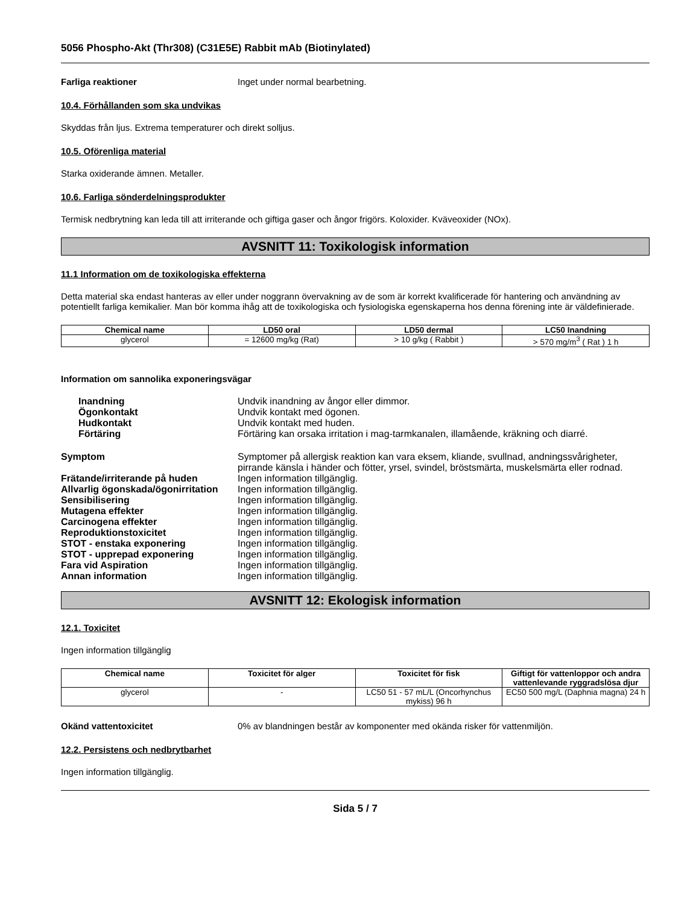5056 Phospho-Akt (Thr308) (C31E5E) Rabbit mAb (Biotinylated)
Farliga reaktioner Inget under normal bearbetning.
10.4. Förhållanden som ska undvikas
Skyddas från ljus. Extrema temperaturer och direkt solljus.
10.5. Oförenliga material
Starka oxiderande ämnen. Metaller.
10.6. Farliga sönderdelningsprodukter
Termisk nedbrytning kan leda till att irriterande och giftiga gaser och ångor frigörs. Koloxider. Kväveoxider (NOx).
AVSNITT 11: Toxikologisk information
11.1 Information om de toxikologiska effekterna
Detta material ska endast hanteras av eller under noggrann övervakning av de som är korrekt kvalificerade för hantering och användning av potentiellt farliga kemikalier. Man bör komma ihåg att de toxikologiska och fysiologiska egenskaperna hos denna förening inte är väldefinierade.
| Chemical name | LD50 oral | LD50 dermal | LC50 Inandning |
| --- | --- | --- | --- |
| glycerol | = 12600 mg/kg (Rat) | > 10 g/kg ( Rabbit ) | > 570 mg/m<sup>3</sup> ( Rat ) 1 h |
Information om sannolika exponeringsvägar
Inandning Undvik inandning av ångor eller dimmor.
Ögonkontakt Undvik kontakt med ögonen.
Hudkontakt Undvik kontakt med huden.
Förtäring Förtäring kan orsaka irritation i mag-tarmkanalen, illamående, kräkning och diarré.
Symptom Symptomer på allergisk reaktion kan vara eksem, kliande, svullnad, andningssvårigheter, pirrande känsla i händer och fötter, yrsel, svindel, bröstsmärta, muskelsmärta eller rodnad.
Frätande/irriterande på huden Ingen information tillgänglig.
Allvarlig ögonskada/ögonirritation
Ingen information tillgänglig.
Sensibilisering Ingen information tillgänglig.
Mutagena effekter Ingen information tillgänglig.
Carcinogena effekter Ingen information tillgänglig.
Reproduktionstoxicitet Ingen information tillgänglig.
STOT - enstaka exponering Ingen information tillgänglig.
STOT - upprepad exponering Ingen information tillgänglig.
Fara vid Aspiration Ingen information tillgänglig.
Annan information Ingen information tillgänglig.
AVSNITT 12: Ekologisk information
12.1. Toxicitet
Ingen information tillgänglig
| Chemical name | Toxicitet för alger | Toxicitet för fisk | Giftigt för vattenloppor och andra vattenlevande ryggradslösa djur |
| --- | --- | --- | --- |
| glycerol | - | LC50 51 - 57 mL/L (Oncorhynchus mykiss) 96 h | EC50 500 mg/L (Daphnia magna) 24 h |
Okänd vattentoxicitet 0% av blandningen består av komponenter med okända risker för vattenmiljön.
12.2. Persistens och nedbrytbarhet
Ingen information tillgänglig.
Sida 5 / 7